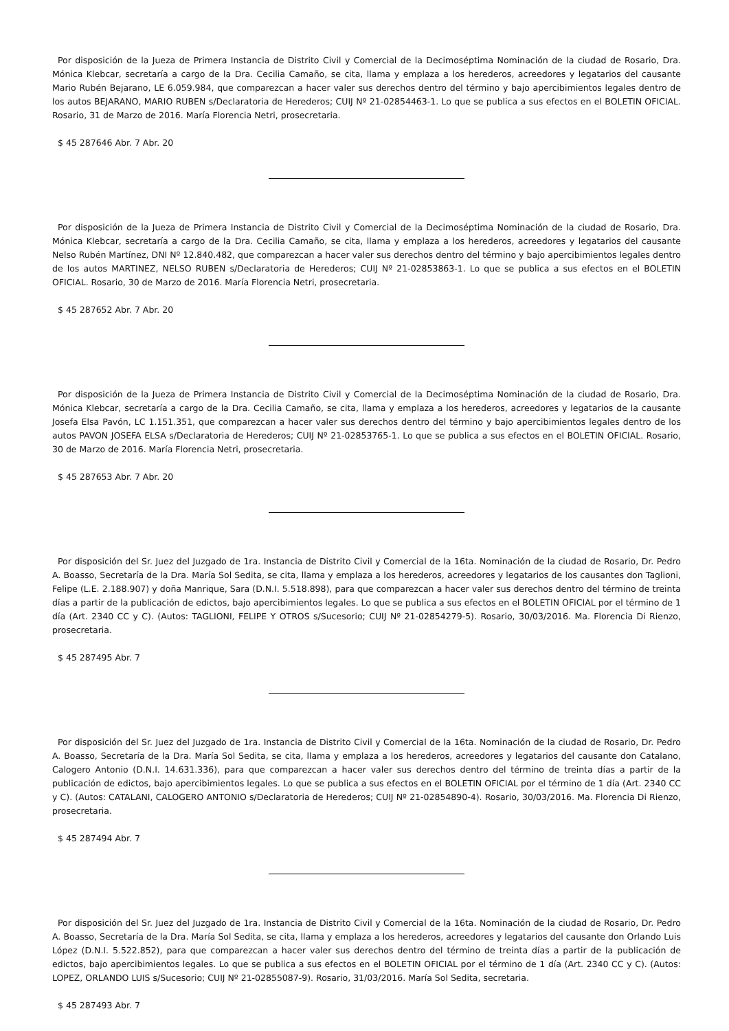Por disposición de la Jueza de Primera Instancia de Distrito Civil y Comercial de la Decimoséptima Nominación de la ciudad de Rosario, Dra. Mónica Klebcar, secretaría a cargo de la Dra. Cecilia Camaño, se cita, llama y emplaza a los herederos, acreedores y legatarios del causante Mario Rubén Bejarano, LE 6.059.984, que comparezcan a hacer valer sus derechos dentro del término y bajo apercibimientos legales dentro de los autos BEJARANO, MARIO RUBEN s/Declaratoria de Herederos; CUIJ Nº 21-02854463-1. Lo que se publica a sus efectos en el BOLETIN OFICIAL. Rosario, 31 de Marzo de 2016. María Florencia Netri, prosecretaria.
$ 45 287646 Abr. 7 Abr. 20
Por disposición de la Jueza de Primera Instancia de Distrito Civil y Comercial de la Decimoséptima Nominación de la ciudad de Rosario, Dra. Mónica Klebcar, secretaría a cargo de la Dra. Cecilia Camaño, se cita, llama y emplaza a los herederos, acreedores y legatarios del causante Nelso Rubén Martínez, DNI Nº 12.840.482, que comparezcan a hacer valer sus derechos dentro del término y bajo apercibimientos legales dentro de los autos MARTINEZ, NELSO RUBEN s/Declaratoria de Herederos; CUIJ Nº 21-02853863-1. Lo que se publica a sus efectos en el BOLETIN OFICIAL. Rosario, 30 de Marzo de 2016. María Florencia Netri, prosecretaria.
$ 45 287652 Abr. 7 Abr. 20
Por disposición de la Jueza de Primera Instancia de Distrito Civil y Comercial de la Decimoséptima Nominación de la ciudad de Rosario, Dra. Mónica Klebcar, secretaría a cargo de la Dra. Cecilia Camaño, se cita, llama y emplaza a los herederos, acreedores y legatarios de la causante Josefa Elsa Pavón, LC 1.151.351, que comparezcan a hacer valer sus derechos dentro del término y bajo apercibimientos legales dentro de los autos PAVON JOSEFA ELSA s/Declaratoria de Herederos; CUIJ Nº 21-02853765-1. Lo que se publica a sus efectos en el BOLETIN OFICIAL. Rosario, 30 de Marzo de 2016. María Florencia Netri, prosecretaria.
$ 45 287653 Abr. 7 Abr. 20
Por disposición del Sr. Juez del Juzgado de 1ra. Instancia de Distrito Civil y Comercial de la 16ta. Nominación de la ciudad de Rosario, Dr. Pedro A. Boasso, Secretaría de la Dra. María Sol Sedita, se cita, llama y emplaza a los herederos, acreedores y legatarios de los causantes don Taglioni, Felipe (L.E. 2.188.907) y doña Manrique, Sara (D.N.I. 5.518.898), para que comparezcan a hacer valer sus derechos dentro del término de treinta días a partir de la publicación de edictos, bajo apercibimientos legales. Lo que se publica a sus efectos en el BOLETIN OFICIAL por el término de 1 día (Art. 2340 CC y C). (Autos: TAGLIONI, FELIPE Y OTROS s/Sucesorio; CUIJ Nº 21-02854279-5). Rosario, 30/03/2016. Ma. Florencia Di Rienzo, prosecretaria.
$ 45 287495 Abr. 7
Por disposición del Sr. Juez del Juzgado de 1ra. Instancia de Distrito Civil y Comercial de la 16ta. Nominación de la ciudad de Rosario, Dr. Pedro A. Boasso, Secretaría de la Dra. María Sol Sedita, se cita, llama y emplaza a los herederos, acreedores y legatarios del causante don Catalano, Calogero Antonio (D.N.I. 14.631.336), para que comparezcan a hacer valer sus derechos dentro del término de treinta días a partir de la publicación de edictos, bajo apercibimientos legales. Lo que se publica a sus efectos en el BOLETIN OFICIAL por el término de 1 día (Art. 2340 CC y C). (Autos: CATALANI, CALOGERO ANTONIO s/Declaratoria de Herederos; CUIJ Nº 21-02854890-4). Rosario, 30/03/2016. Ma. Florencia Di Rienzo, prosecretaria.
$ 45 287494 Abr. 7
Por disposición del Sr. Juez del Juzgado de 1ra. Instancia de Distrito Civil y Comercial de la 16ta. Nominación de la ciudad de Rosario, Dr. Pedro A. Boasso, Secretaría de la Dra. María Sol Sedita, se cita, llama y emplaza a los herederos, acreedores y legatarios del causante don Orlando Luis López (D.N.I. 5.522.852), para que comparezcan a hacer valer sus derechos dentro del término de treinta días a partir de la publicación de edictos, bajo apercibimientos legales. Lo que se publica a sus efectos en el BOLETIN OFICIAL por el término de 1 día (Art. 2340 CC y C). (Autos: LOPEZ, ORLANDO LUIS s/Sucesorio; CUIJ Nº 21-02855087-9). Rosario, 31/03/2016. María Sol Sedita, secretaria.
$ 45 287493 Abr. 7